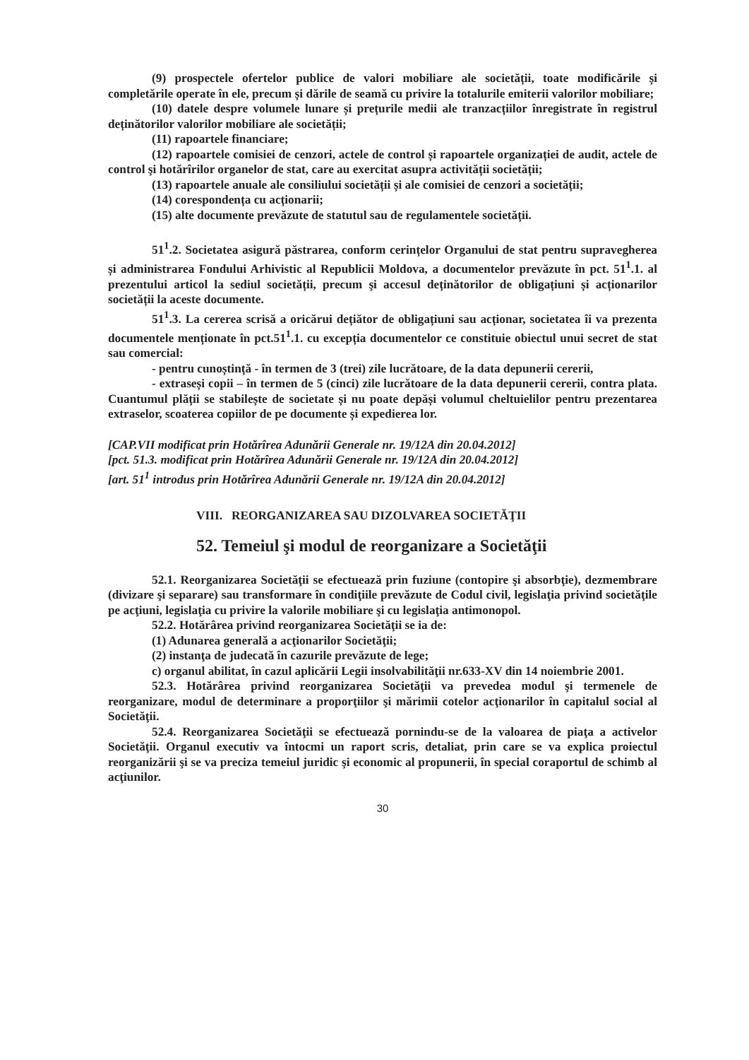(9) prospectele ofertelor publice de valori mobiliare ale societății, toate modificările și completările operate în ele, precum și dările de seamă cu privire la totalurile emiterii valorilor mobiliare;
(10) datele despre volumele lunare și prețurile medii ale tranzacțiilor înregistrate în registrul deținătorilor valorilor mobiliare ale societății;
(11) rapoartele financiare;
(12) rapoartele comisiei de cenzori, actele de control și rapoartele organizației de audit, actele de control şi hotărîrilor organelor de stat, care au exercitat asupra activității societății;
(13) rapoartele anuale ale consiliului societății și ale comisiei de cenzori a societății;
(14) corespondența cu acționarii;
(15) alte documente prevăzute de statutul sau de regulamentele societății.
51<sup>1</sup>.2. Societatea asigură păstrarea, conform cerințelor Organului de stat pentru supravegherea și administrarea Fondului Arhivistic al Republicii Moldova, a documentelor prevăzute în pct. 51<sup>1</sup>.1. al prezentului articol la sediul societății, precum şi accesul deținătorilor de obligațiuni și acționarilor societății la aceste documente.
51<sup>1</sup>.3. La cererea scrisă a oricărui dețiător de obligațiuni sau acționar, societatea îi va prezenta documentele menționate în pct.51<sup>1</sup>.1. cu excepția documentelor ce constituie obiectul unui secret de stat sau comercial:
- pentru cunoștință - în termen de 3 (trei) zile lucrătoare, de la data depunerii cererii,
- extraseși copii – în termen de 5 (cinci) zile lucrătoare de la data depunerii cererii, contra plata. Cuantumul plății se stabilește de societate și nu poate depăși volumul cheltuielilor pentru prezentarea extraselor, scoaterea copiilor de pe documente și expedierea lor.
[CAP.VII modificat prin Hotărîrea Adunării Generale nr. 19/12A din 20.04.2012]
[pct. 51.3. modificat prin Hotărîrea Adunării Generale nr. 19/12A din 20.04.2012]
[art. 51<sup>1</sup> introdus prin Hotărîrea Adunării Generale nr. 19/12A din 20.04.2012]
VIII. REORGANIZAREA SAU DIZOLVAREA SOCIETĂŢII
52. Temeiul şi modul de reorganizare a Societăţii
52.1. Reorganizarea Societăţii se efectuează prin fuziune (contopire şi absorbţie), dezmembrare (divizare şi separare) sau transformare în condiţiile prevăzute de Codul civil, legislaţia privind societăţile pe acţiuni, legislaţia cu privire la valorile mobiliare şi cu legislaţia antimonopol.
52.2. Hotărârea privind reorganizarea Societăţii se ia de:
(1) Adunarea generală a acţionarilor Societăţii;
(2) instanţa de judecată în cazurile prevăzute de lege;
c) organul abilitat, în cazul aplicării Legii insolvabilităţii nr.633-XV din 14 noiembrie 2001.
52.3. Hotărârea privind reorganizarea Societăţii va prevedea modul şi termenele de reorganizare, modul de determinare a proporţiilor şi mărimii cotelor acţionarilor în capitalul social al Societăţii.
52.4. Reorganizarea Societăţii se efectuează pornindu-se de la valoarea de piaţa a activelor Societăţii. Organul executiv va întocmi un raport scris, detaliat, prin care se va explica proiectul reorganizării şi se va preciza temeiul juridic şi economic al propunerii, în special coraportul de schimb al acţiunilor.
30